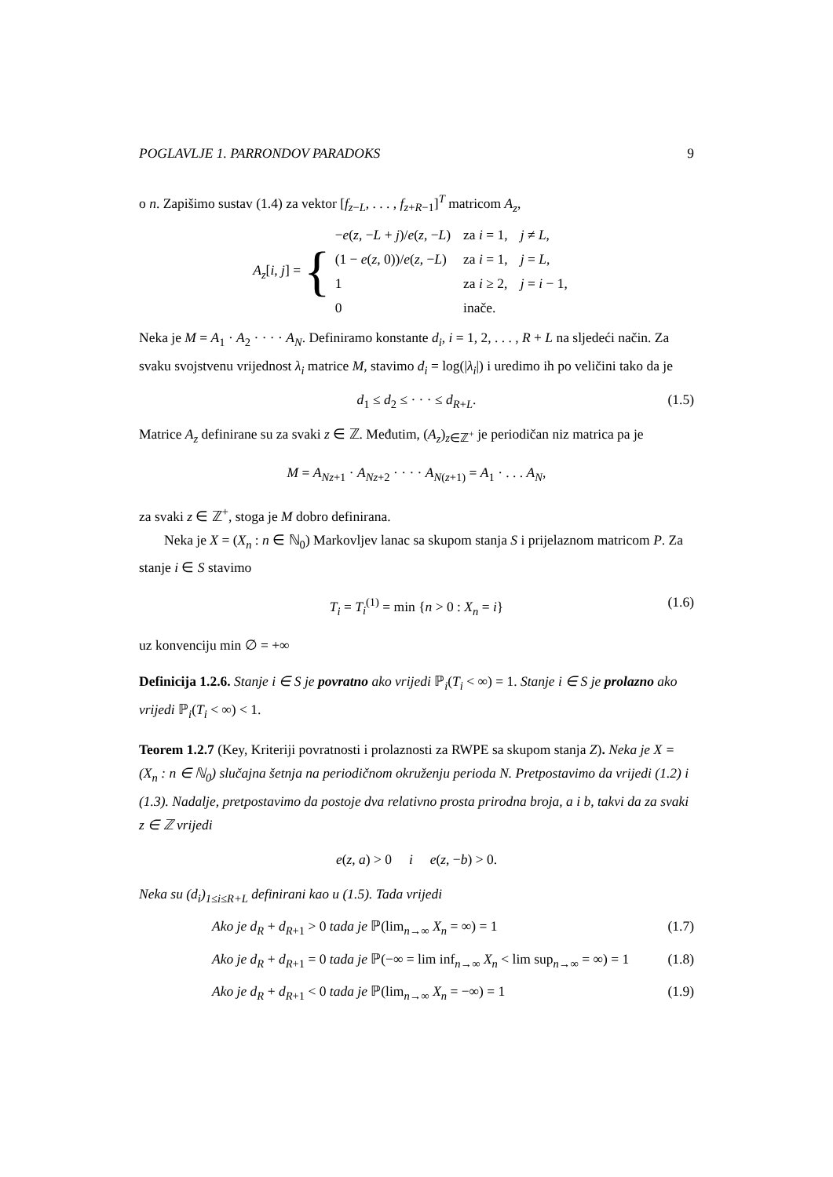POGLAVLJE 1. PARRONDOV PARADOKS 9
o n. Zapišimo sustav (1.4) za vektor [f<sub>z−L</sub>, . . . , f<sub>z+R−1</sub>]<sup>T</sup> matricom A<sub>z</sub>,
A<sub>z</sub>[i, j] = {
| − e ( z , − L + j )/ e ( z , − L ) | za i = 1, | j ≠ L , |
| (1 − e ( z , 0))/ e ( z , − L ) | za i = 1, | j = L , |
| 1 | za i ≥ 2, | j = i − 1, |
| 0 | inače. | |
Neka je M = A<sub>1</sub> · A<sub>2</sub> · · · · A<sub>N</sub>. Definiramo konstante d<sub>i</sub>, i = 1, 2, . . . , R + L na sljedeći način. Za svaku svojstvenu vrijednost λ<sub>i</sub> matrice M, stavimo d<sub>i</sub> = log(|λ<sub>i</sub>|) i uredimo ih po veličini tako da je
d<sub>1</sub> ≤ d<sub>2</sub> ≤ · · · ≤ d<sub>R+L</sub>. (1.5)
Matrice A<sub>z</sub> definirane su za svaki z ∈ ℤ. Međutim, (A<sub>z</sub>)<sub>z∈ℤ<sup>+</sup></sub> je periodičan niz matrica pa je
M = A<sub>Nz+1</sub> · A<sub>Nz+2</sub> · · · · A<sub>N(z+1)</sub> = A<sub>1</sub> · . . . A<sub>N</sub>,
za svaki z ∈ ℤ<sup>+</sup>, stoga je M dobro definirana.
Neka je X = (X<sub>n</sub> : n ∈ ℕ<sub>0</sub>) Markovljev lanac sa skupom stanja S i prijelaznom matricom P. Za stanje i ∈ S stavimo
T<sub>i</sub> = T<sub>i</sub><sup>(1)</sup> = min {n > 0 : X<sub>n</sub> = i} (1.6)
uz konvenciju min ∅ = +∞
Definicija 1.2.6. Stanje i ∈ S je povratno ako vrijedi ℙ<sub>i</sub>(T<sub>i</sub> < ∞) = 1. Stanje i ∈ S je prolazno ako vrijedi ℙ<sub>i</sub>(T<sub>i</sub> < ∞) < 1.
Teorem 1.2.7 (Key, Kriteriji povratnosti i prolaznosti za RWPE sa skupom stanja Z). Neka je X = (X<sub>n</sub> : n ∈ ℕ<sub>0</sub>) slučajna šetnja na periodičnom okruženju perioda N. Pretpostavimo da vrijedi (1.2) i (1.3). Nadalje, pretpostavimo da postoje dva relativno prosta prirodna broja, a i b, takvi da za svaki z ∈ ℤ vrijedi
e(z, a) > 0 i e(z, −b) > 0.
Neka su (d<sub>i</sub>)<sub>1≤i≤R+L</sub> definirani kao u (1.5). Tada vrijedi
Ako je d<sub>R</sub> + d<sub>R+1</sub> > 0 tada je ℙ(lim<sub>n→∞</sub> X<sub>n</sub> = ∞) = 1 (1.7)
Ako je d<sub>R</sub> + d<sub>R+1</sub> = 0 tada je ℙ(−∞ = lim inf<sub>n→∞</sub> X<sub>n</sub> < lim sup<sub>n→∞</sub> = ∞) = 1 (1.8)
Ako je d<sub>R</sub> + d<sub>R+1</sub> < 0 tada je ℙ(lim<sub>n→∞</sub> X<sub>n</sub> = −∞) = 1 (1.9)